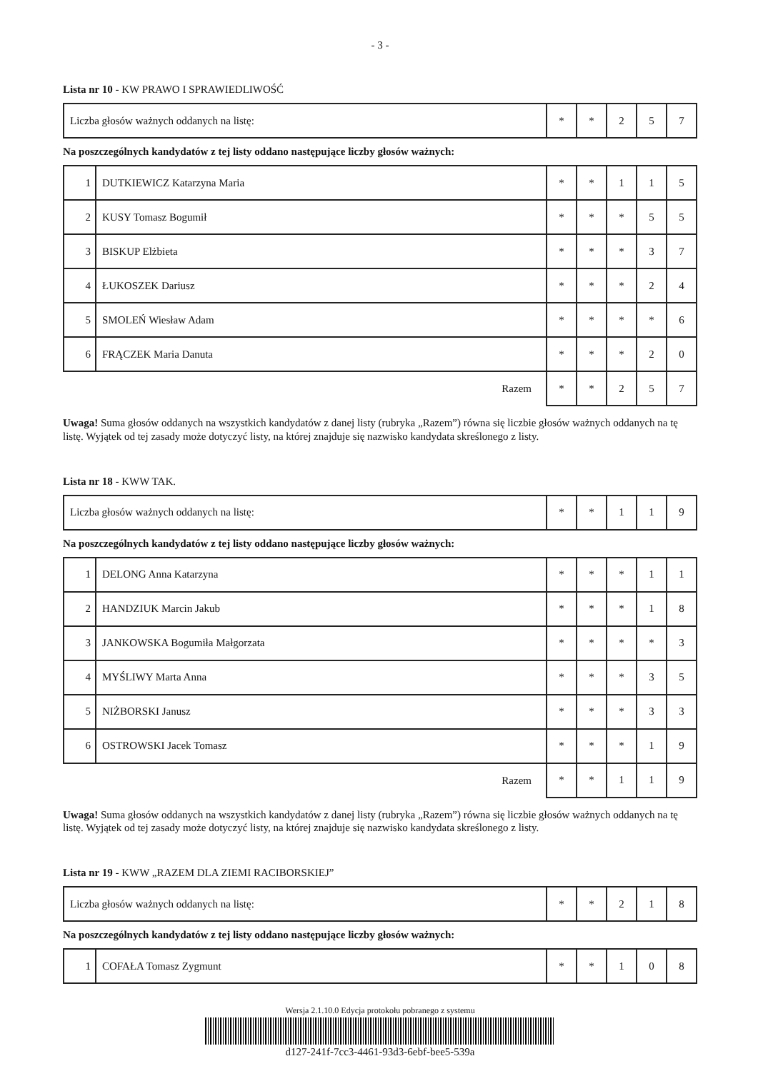- 3 -
Lista nr 10 - KW PRAWO I SPRAWIEDLIWOŚĆ
| Liczba głosów ważnych oddanych na listę: | * | * | 2 | 5 | 7 |
Na poszczególnych kandydatów z tej listy oddano następujące liczby głosów ważnych:
| 1 | DUTKIEWICZ Katarzyna Maria | * | * | 1 | 1 | 5 |
| 2 | KUSY Tomasz Bogumił | * | * | * | 5 | 5 |
| 3 | BISKUP Elżbieta | * | * | * | 3 | 7 |
| 4 | ŁUKOSZEK Dariusz | * | * | * | 2 | 4 |
| 5 | SMOLEŃ Wiesław Adam | * | * | * | * | 6 |
| 6 | FRĄCZEK Maria Danuta | * | * | * | 2 | 0 |
| | Razem | * | * | 2 | 5 | 7 |
Uwaga! Suma głosów oddanych na wszystkich kandydatów z danej listy (rubryka „Razem”) równa się liczbie głosów ważnych oddanych na tę listę. Wyjątek od tej zasady może dotyczyć listy, na której znajduje się nazwisko kandydata skreślonego z listy.
Lista nr 18 - KWW TAK.
| Liczba głosów ważnych oddanych na listę: | * | * | 1 | 1 | 9 |
Na poszczególnych kandydatów z tej listy oddano następujące liczby głosów ważnych:
| 1 | DELONG Anna Katarzyna | * | * | * | 1 | 1 |
| 2 | HANDZIUK Marcin Jakub | * | * | * | 1 | 8 |
| 3 | JANKOWSKA Bogumiła Małgorzata | * | * | * | * | 3 |
| 4 | MYŚLIWY Marta Anna | * | * | * | 3 | 5 |
| 5 | NIŻBORSKI Janusz | * | * | * | 3 | 3 |
| 6 | OSTROWSKI Jacek Tomasz | * | * | * | 1 | 9 |
| | Razem | * | * | 1 | 1 | 9 |
Uwaga! Suma głosów oddanych na wszystkich kandydatów z danej listy (rubryka „Razem”) równa się liczbie głosów ważnych oddanych na tę listę. Wyjątek od tej zasady może dotyczyć listy, na której znajduje się nazwisko kandydata skreślonego z listy.
Lista nr 19 - KWW „RAZEM DLA ZIEMI RACIBORSKIEJ”
| Liczba głosów ważnych oddanych na listę: | * | * | 2 | 1 | 8 |
Na poszczególnych kandydatów z tej listy oddano następujące liczby głosów ważnych:
| 1 | COFAŁA Tomasz Zygmunt | * | * | 1 | 0 | 8 |
Wersja 2.1.10.0 Edycja protokołu pobranego z systemu
d127-241f-7cc3-4461-93d3-6ebf-bee5-539a